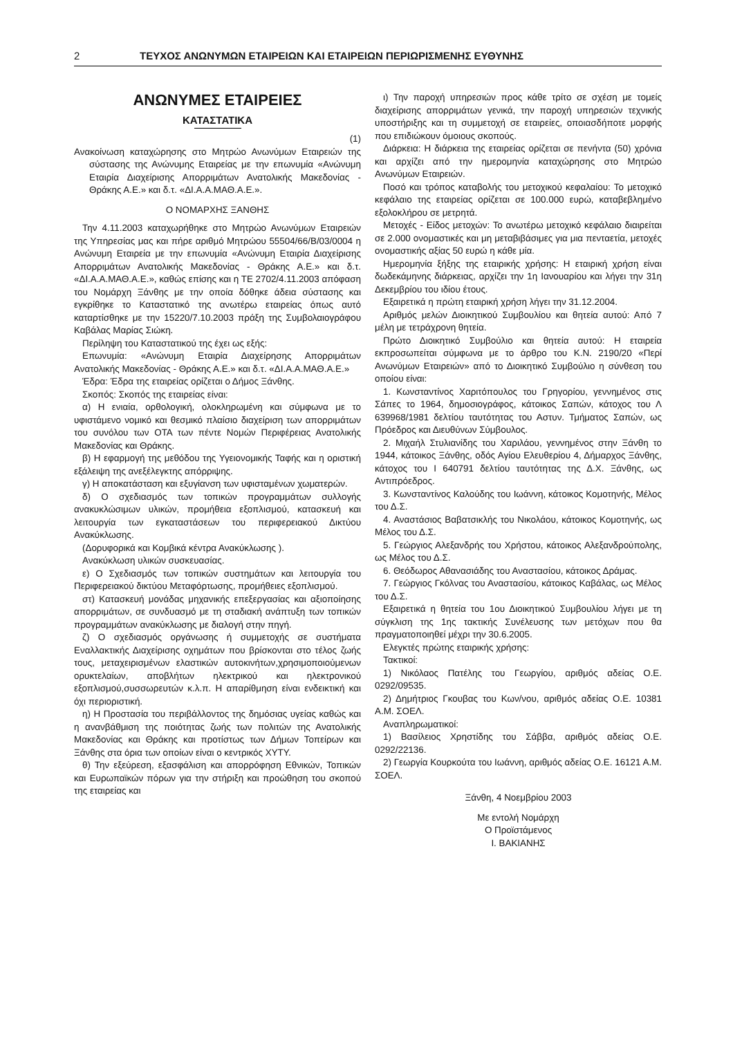2 ΤΕΥΧΟΣ ΑΝΩΝΥΜΩΝ ΕΤΑΙΡΕΙΩΝ ΚΑΙ ΕΤΑΙΡΕΙΩΝ ΠΕΡΙΩΡΙΣΜΕΝΗΣ ΕΥΘΥΝΗΣ
ΑΝΩΝΥΜΕΣ ΕΤΑΙΡΕΙΕΣ
ΚΑΤΑΣΤΑΤΙΚΑ
(1)
Ανακοίνωση καταχώρησης στο Μητρώο Ανωνύμων Εταιρειών της σύστασης της Ανώνυμης Εταιρείας με την επωνυμία «Ανώνυμη Εταιρία Διαχείρισης Απορριμάτων Ανατολικής Μακεδονίας - Θράκης Α.Ε.» και δ.τ. «ΔΙ.Α.Α.ΜΑΘ.Α.Ε.».
Ο ΝΟΜΑΡΧΗΣ ΞΑΝΘΗΣ
Την 4.11.2003 καταχωρήθηκε στο Μητρώο Ανωνύμων Εταιρειών της Υπηρεσίας μας και πήρε αριθμό Μητρώου 55504/66/Β/03/0004 η Ανώνυμη Εταιρεία με την επωνυμία «Ανώνυμη Εταιρία Διαχείρισης Απορριμάτων Ανατολικής Μακεδονίας - Θράκης Α.Ε.» και δ.τ. «ΔΙ.Α.Α.ΜΑΘ.Α.Ε.», καθώς επίσης και η ΤΕ 2702/4.11.2003 απόφαση του Νομάρχη Ξάνθης με την οποία δόθηκε άδεια σύστασης και εγκρίθηκε το Καταστατικό της ανωτέρω εταιρείας όπως αυτό καταρτίσθηκε με την 15220/7.10.2003 πράξη της Συμβολαιογράφου Καβάλας Μαρίας Σιώκη.
Περίληψη του Καταστατικού της έχει ως εξής:
Επωνυμία: «Ανώνυμη Εταιρία Διαχείρησης Απορριμάτων Ανατολικής Μακεδονίας - Θράκης Α.Ε.» και δ.τ. «ΔΙ.Α.Α.ΜΑΘ.Α.Ε.»
Έδρα: Έδρα της εταιρείας ορίζεται ο Δήμος Ξάνθης.
Σκοπός: Σκοπός της εταιρείας είναι:
α) Η ενιαία, ορθολογική, ολοκληρωμένη και σύμφωνα με το υφιστάμενο νομικό και θεσμικό πλαίσιο διαχείριση των απορριμάτων του συνόλου των ΟΤΑ των πέντε Νομών Περιφέρειας Ανατολικής Μακεδονίας και Θράκης.
β) Η εφαρμογή της μεθόδου της Υγειονομικής Ταφής και η οριστική εξάλειψη της ανεξέλεγκτης απόρριψης.
γ) Η αποκατάσταση και εξυγίανση των υφισταμένων χωματερών.
δ) Ο σχεδιασμός των τοπικών προγραμμάτων συλλογής ανακυκλώσιμων υλικών, προμήθεια εξοπλισμού, κατασκευή και λειτουργία των εγκαταστάσεων του περιφερειακού Δικτύου Ανακύκλωσης.
(Δορυφορικά και Κομβικά κέντρα Ανακύκλωσης ).
Ανακύκλωση υλικών συσκευασίας.
ε) Ο Σχεδιασμός των τοπικών συστημάτων και λειτουργία του Περιφερειακού δικτύου Μεταφόρτωσης, προμήθειες εξοπλισμού.
στ) Κατασκευή μονάδας μηχανικής επεξεργασίας και αξιοποίησης απορριμάτων, σε συνδυασμό με τη σταδιακή ανάπτυξη των τοπικών προγραμμάτων ανακύκλωσης με διαλογή στην πηγή.
ζ) Ο σχεδιασμός οργάνωσης ή συμμετοχής σε συστήματα Εναλλακτικής Διαχείρισης οχημάτων που βρίσκονται στο τέλος ζωής τους, μεταχειρισμένων ελαστικών αυτοκινήτων,χρησιμοποιούμενων ορυκτελαίων, αποβλήτων ηλεκτρικού και ηλεκτρονικού εξοπλισμού,συσσωρευτών κ.λ.π. Η απαρίθμηση είναι ενδεικτική και όχι περιοριστική.
η) Η Προστασία του περιβάλλοντος της δημόσιας υγείας καθώς και η ανανβάθμιση της ποιότητας ζωής των πολιτών της Ανατολικής Μακεδονίας και Θράκης και προτίστως των Δήμων Τοπείρων και Ξάνθης στα όρια των οποίων είναι ο κεντρικός ΧΥΤΥ.
θ) Την εξεύρεση, εξασφάλιση και απορρόφηση Εθνικών, Τοπικών και Ευρωπαϊκών πόρων για την στήριξη και προώθηση του σκοπού της εταιρείας και
ι) Την παροχή υπηρεσιών προς κάθε τρίτο σε σχέση με τομείς διαχείρισης απορριμάτων γενικά, την παροχή υπηρεσιών τεχνικής υποστήριξης και τη συμμετοχή σε εταιρείες, οποιασδήποτε μορφής που επιδιώκουν όμοιους σκοπούς.
Διάρκεια: Η διάρκεια της εταιρείας ορίζεται σε πενήντα (50) χρόνια και αρχίζει από την ημερομηνία καταχώρησης στο Μητρώο Ανωνύμων Εταιρειών.
Ποσό και τρόπος καταβολής του μετοχικού κεφαλαίου: Το μετοχικό κεφάλαιο της εταιρείας ορίζεται σε 100.000 ευρώ, καταβεβλημένο εξολοκλήρου σε μετρητά.
Μετοχές - Είδος μετοχών: Το ανωτέρω μετοχικό κεφάλαιο διαιρείται σε 2.000 ονομαστικές και μη μεταβιβάσιμες για μια πενταετία, μετοχές ονομαστικής αξίας 50 ευρώ η κάθε μία.
Ημερομηνία ξήξης της εταιρικής χρήσης: Η εταιρική χρήση είναι δωδεκάμηνης διάρκειας, αρχίζει την 1η Ιανουαρίου και λήγει την 31η Δεκεμβρίου του ιδίου έτους.
Εξαιρετικά η πρώτη εταιρική χρήση λήγει την 31.12.2004.
Αριθμός μελών Διοικητικού Συμβουλίου και θητεία αυτού: Από 7 μέλη με τετράχρονη θητεία.
Πρώτο Διοικητικό Συμβούλιο και θητεία αυτού: Η εταιρεία εκπροσωπείται σύμφωνα με το άρθρο του Κ.Ν. 2190/20 «Περί Ανωνύμων Εταιρειών» από το Διοικητικό Συμβούλιο η σύνθεση του οποίου είναι:
1. Κωνσταντίνος Χαριτόπουλος του Γρηγορίου, γεννημένος στις Σάπες το 1964, δημοσιογράφος, κάτοικος Σαπών, κάτοχος του Λ 639968/1981 δελτίου ταυτότητας του Αστυν. Τμήματος Σαπών, ως Πρόεδρος και Διευθύνων Σύμβουλος.
2. Μιχαήλ Στυλιανίδης του Χαριλάου, γεννημένος στην Ξάνθη το 1944, κάτοικος Ξάνθης, οδός Αγίου Ελευθερίου 4, Δήμαρχος Ξάνθης, κάτοχος του Ι 640791 δελτίου ταυτότητας της Δ.Χ. Ξάνθης, ως Αντιπρόεδρος.
3. Κωνσταντίνος Καλούδης του Ιωάννη, κάτοικος Κομοτηνής, Μέλος του Δ.Σ.
4. Αναστάσιος Βαβατσικλής του Νικολάου, κάτοικος Κομοτηνής, ως Μέλος του Δ.Σ.
5. Γεώργιος Αλεξανδρής του Χρήστου, κάτοικος Αλεξανδρούπολης, ως Μέλος του Δ.Σ.
6. Θεόδωρος Αθανασιάδης του Αναστασίου, κάτοικος Δράμας.
7. Γεώργιος Γκόλνας του Αναστασίου, κάτοικος Καβάλας, ως Μέλος του Δ.Σ.
Εξαιρετικά η θητεία του 1ου Διοικητικού Συμβουλίου λήγει με τη σύγκλιση της 1ης τακτικής Συνέλευσης των μετόχων που θα πραγματοποιηθεί μέχρι την 30.6.2005.
Ελεγκτές πρώτης εταιρικής χρήσης:
Τακτικοί:
1) Νικόλαος Πατέλης του Γεωργίου, αριθμός αδείας Ο.Ε. 0292/09535.
2) Δημήτριος Γκουβας του Κων/νου, αριθμός αδείας Ο.Ε. 10381 Α.Μ. ΣΟΕΛ.
Αναπληρωματικοί:
1) Βασίλειος Χρηστίδης του Σάββα, αριθμός αδείας Ο.Ε. 0292/22136.
2) Γεωργία Κουρκούτα του Ιωάννη, αριθμός αδείας Ο.Ε. 16121 Α.Μ. ΣΟΕΛ.
Ξάνθη, 4 Νοεμβρίου 2003
Με εντολή Νομάρχη
Ο Προϊστάμενος
Ι. ΒΑΚΙΑΝΗΣ